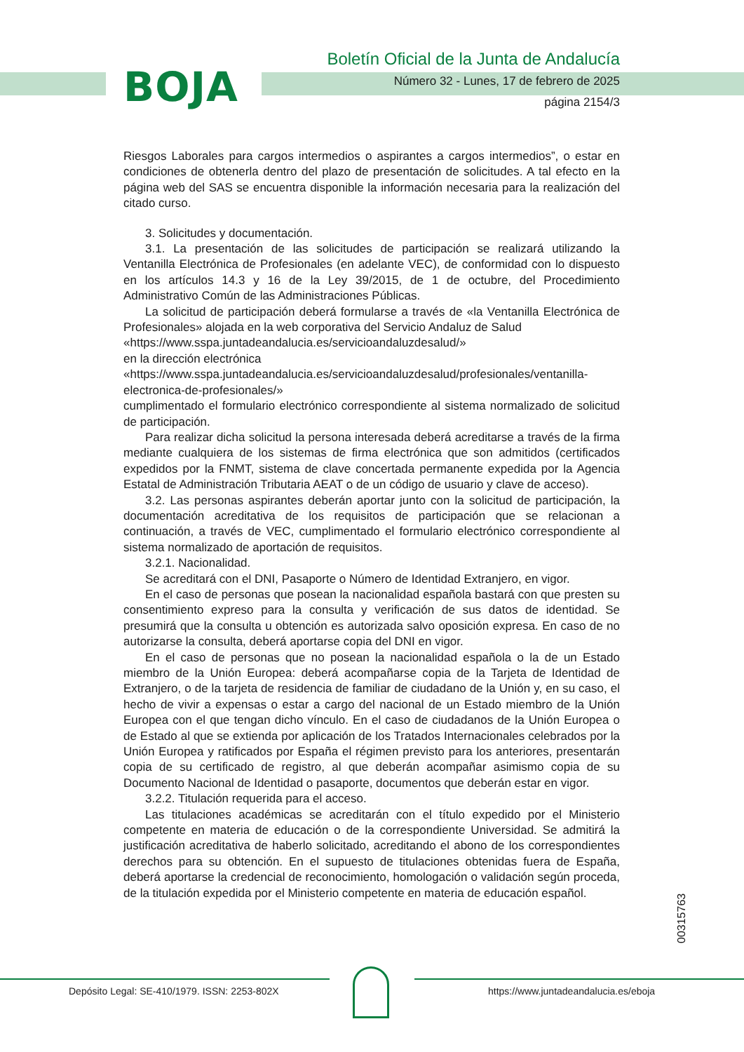BOJA
Boletín Oficial de la Junta de Andalucía
Número 32 - Lunes, 17 de febrero de 2025
página 2154/3
Riesgos Laborales para cargos intermedios o aspirantes a cargos intermedios”, o estar en condiciones de obtenerla dentro del plazo de presentación de solicitudes. A tal efecto en la página web del SAS se encuentra disponible la información necesaria para la realización del citado curso.
3. Solicitudes y documentación.
3.1. La presentación de las solicitudes de participación se realizará utilizando la Ventanilla Electrónica de Profesionales (en adelante VEC), de conformidad con lo dispuesto en los artículos 14.3 y 16 de la Ley 39/2015, de 1 de octubre, del Procedimiento Administrativo Común de las Administraciones Públicas.
La solicitud de participación deberá formularse a través de «la Ventanilla Electrónica de Profesionales» alojada en la web corporativa del Servicio Andaluz de Salud
«https://www.sspa.juntadeandalucia.es/servicioandaluzdesalud/»
en la dirección electrónica
«https://www.sspa.juntadeandalucia.es/servicioandaluzdesalud/profesionales/ventanilla-electronica-de-profesionales/»
cumplimentado el formulario electrónico correspondiente al sistema normalizado de solicitud de participación.
Para realizar dicha solicitud la persona interesada deberá acreditarse a través de la firma mediante cualquiera de los sistemas de firma electrónica que son admitidos (certificados expedidos por la FNMT, sistema de clave concertada permanente expedida por la Agencia Estatal de Administración Tributaria AEAT o de un código de usuario y clave de acceso).
3.2. Las personas aspirantes deberán aportar junto con la solicitud de participación, la documentación acreditativa de los requisitos de participación que se relacionan a continuación, a través de VEC, cumplimentado el formulario electrónico correspondiente al sistema normalizado de aportación de requisitos.
3.2.1. Nacionalidad.
Se acreditará con el DNI, Pasaporte o Número de Identidad Extranjero, en vigor.
En el caso de personas que posean la nacionalidad española bastará con que presten su consentimiento expreso para la consulta y verificación de sus datos de identidad. Se presumirá que la consulta u obtención es autorizada salvo oposición expresa. En caso de no autorizarse la consulta, deberá aportarse copia del DNI en vigor.
En el caso de personas que no posean la nacionalidad española o la de un Estado miembro de la Unión Europea: deberá acompañarse copia de la Tarjeta de Identidad de Extranjero, o de la tarjeta de residencia de familiar de ciudadano de la Unión y, en su caso, el hecho de vivir a expensas o estar a cargo del nacional de un Estado miembro de la Unión Europea con el que tengan dicho vínculo. En el caso de ciudadanos de la Unión Europea o de Estado al que se extienda por aplicación de los Tratados Internacionales celebrados por la Unión Europea y ratificados por España el régimen previsto para los anteriores, presentarán copia de su certificado de registro, al que deberán acompañar asimismo copia de su Documento Nacional de Identidad o pasaporte, documentos que deberán estar en vigor.
3.2.2. Titulación requerida para el acceso.
Las titulaciones académicas se acreditarán con el título expedido por el Ministerio competente en materia de educación o de la correspondiente Universidad. Se admitirá la justificación acreditativa de haberlo solicitado, acreditando el abono de los correspondientes derechos para su obtención. En el supuesto de titulaciones obtenidas fuera de España, deberá aportarse la credencial de reconocimiento, homologación o validación según proceda, de la titulación expedida por el Ministerio competente en materia de educación español.
00315763
Depósito Legal: SE-410/1979. ISSN: 2253-802X
https://www.juntadeandalucia.es/eboja